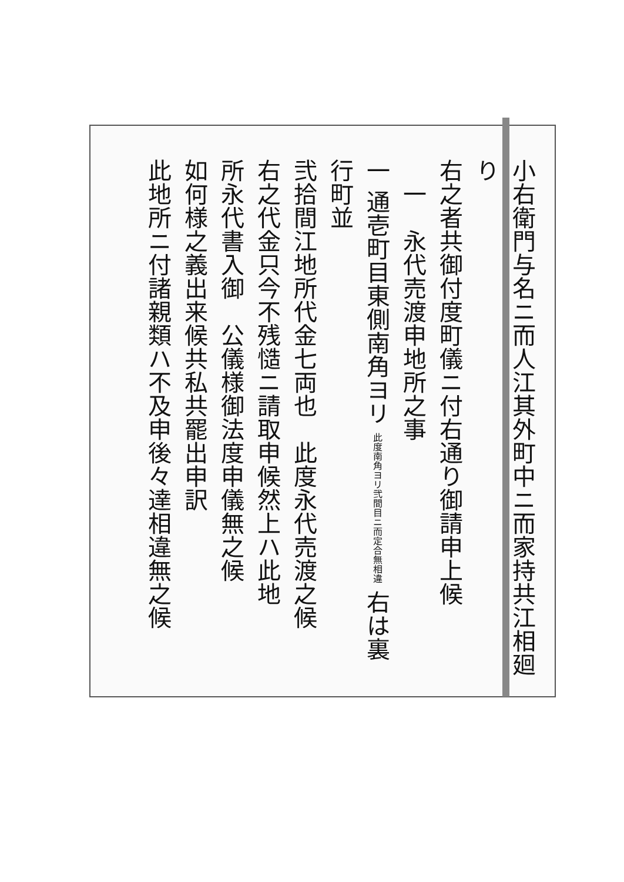小右衛門与名ニ而人江其外町中ニ而家持共江相廻り
右之者共御付度町儀ニ付右通り御請申上候
　一　永代売渡申地所之事
一 通壱町目東側南角ヨリ 此度南角ヨリ弐間目ニ而定合無相違 右は裏行町並
弐拾間江地所代金七両也　此度永代売渡之候
右之代金只今不残慥ニ請取申候然上ハ此地
所永代書入御　公儀様御法度申儀無之候
如何様之義出来候共私共罷出申訳
此地所ニ付諸親類ハ不及申後々達相違無之候